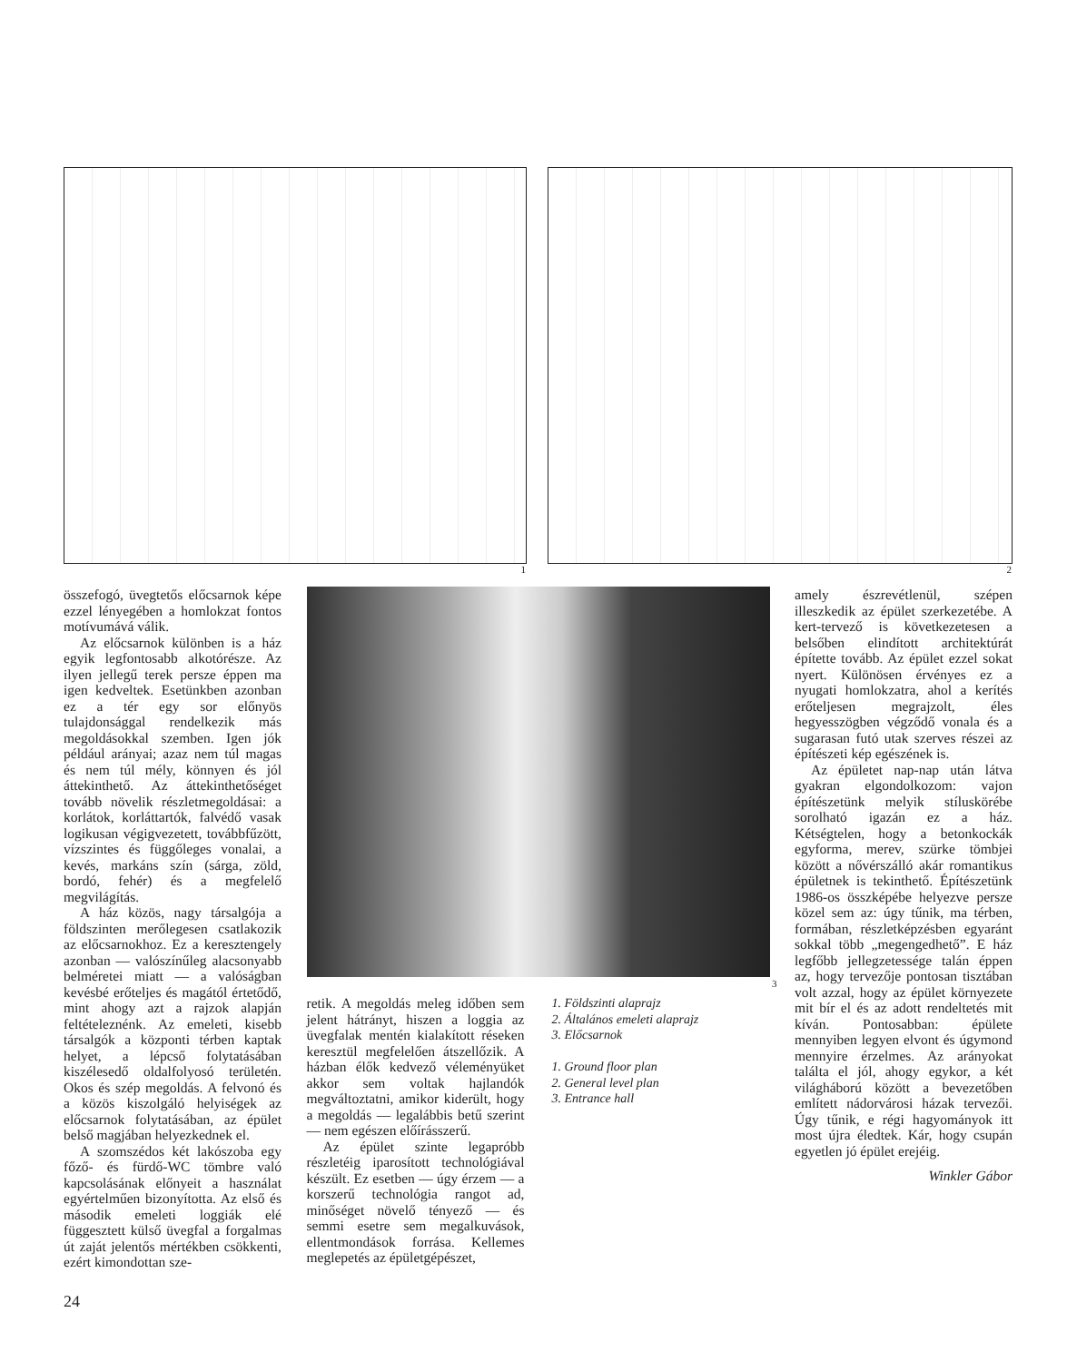1
2
összefogó, üvegtetős előcsarnok képe ezzel lényegében a homlokzat fontos motívumává válik.
Az előcsarnok különben is a ház egyik legfontosabb alkotórésze. Az ilyen jellegű terek persze éppen ma igen kedveltek. Esetünkben azonban ez a tér egy sor előnyös tulajdonsággal rendelkezik más megoldásokkal szemben. Igen jók például arányai; azaz nem túl magas és nem túl mély, könnyen és jól áttekinthető. Az áttekinthetőséget tovább növelik részletmegoldásai: a korlátok, korláttartók, falvédő vasak logikusan végigvezetett, továbbfűzött, vízszintes és függőleges vonalai, a kevés, markáns szín (sárga, zöld, bordó, fehér) és a megfelelő megvilágítás.
A ház közös, nagy társalgója a földszinten merőlegesen csatlakozik az előcsarnokhoz. Ez a keresztengely azonban — valószínűleg alacsonyabb belméretei miatt — a valóságban kevésbé erőteljes és magától értetődő, mint ahogy azt a rajzok alapján feltételeznénk. Az emeleti, kisebb társalgók a központi térben kaptak helyet, a lépcső folytatásában kiszélesedő oldalfolyosó területén. Okos és szép megoldás. A felvonó és a közös kiszolgáló helyiségek az előcsarnok folytatásában, az épület belső magjában helyezkednek el.
A szomszédos két lakószoba egy főző- és fürdő-WC tömbre való kapcsolásának előnyeit a használat egyértelműen bizonyította. Az első és második emeleti loggiák elé függesztett külső üvegfal a forgalmas út zaját jelentős mértékben csökkenti, ezért kimondottan sze-
3
retik. A megoldás meleg időben sem jelent hátrányt, hiszen a loggia az üvegfalak mentén kialakított réseken keresztül megfelelően átszellőzik. A házban élők kedvező véleményüket akkor sem voltak hajlandók megváltoztatni, amikor kiderült, hogy a megoldás — legalábbis betű szerint — nem egészen előírásszerű.
Az épület szinte legapróbb részletéig iparosított technológiával készült. Ez esetben — úgy érzem — a korszerű technológia rangot ad, minőséget növelő tényező — és semmi esetre sem megalkuvások, ellentmondások forrása. Kellemes meglepetés az épületgépészet,
1. Földszinti alaprajz
2. Általános emeleti alaprajz
3. Előcsarnok
1. Ground floor plan
2. General level plan
3. Entrance hall
amely észrevétlenül, szépen illeszkedik az épület szerkezetébe. A kert-tervező is következetesen a belsőben elindított architektúrát építette tovább. Az épület ezzel sokat nyert. Különösen érvényes ez a nyugati homlokzatra, ahol a kerítés erőteljesen megrajzolt, éles hegyesszögben végződő vonala és a sugarasan futó utak szerves részei az építészeti kép egészének is.
Az épületet nap-nap után látva gyakran elgondolkozom: vajon építészetünk melyik stíluskörébe sorolható igazán ez a ház. Kétségtelen, hogy a betonkockák egyforma, merev, szürke tömbjei között a nővérszálló akár romantikus épületnek is tekinthető. Építészetünk 1986-os összképébe helyezve persze közel sem az: úgy tűnik, ma térben, formában, részletképzésben egyaránt sokkal több „megengedhető”. E ház legfőbb jellegzetessége talán éppen az, hogy tervezője pontosan tisztában volt azzal, hogy az épület környezete mit bír el és az adott rendeltetés mit kíván. Pontosabban: épülete mennyiben legyen elvont és úgymond mennyire érzelmes. Az arányokat találta el jól, ahogy egykor, a két világháború között a bevezetőben említett nádorvárosi házak tervezői. Úgy tűnik, e régi hagyományok itt most újra éledtek. Kár, hogy csupán egyetlen jó épület erejéig.
Winkler Gábor
24